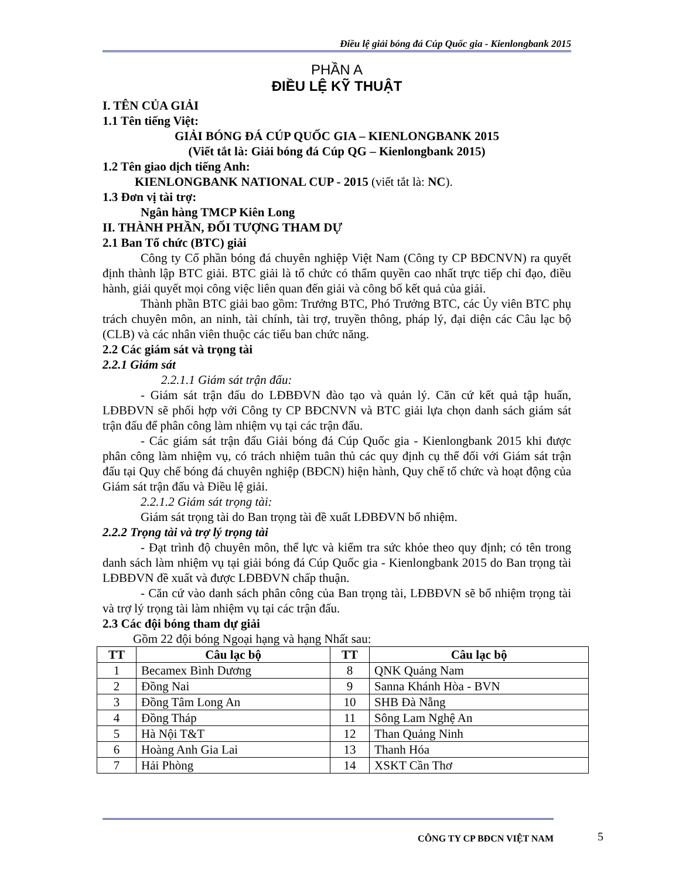Điều lệ giải bóng đá Cúp Quốc gia - Kienlongbank 2015
PHẦN A
ĐIỀU LỆ KỸ THUẬT
I. TÊN CỦA GIẢI
1.1 Tên tiếng Việt:
GIẢI BÓNG ĐÁ CÚP QUỐC GIA – KIENLONGBANK 2015
(Viết tắt là: Giải bóng đá Cúp QG – Kienlongbank 2015)
1.2 Tên giao dịch tiếng Anh:
KIENLONGBANK NATIONAL CUP - 2015 (viết tắt là: NC).
1.3 Đơn vị tài trợ:
Ngân hàng TMCP Kiên Long
II. THÀNH PHẦN, ĐỐI TƯỢNG THAM DỰ
2.1 Ban Tổ chức (BTC) giải
Công ty Cổ phần bóng đá chuyên nghiệp Việt Nam (Công ty CP BĐCNVN) ra quyết định thành lập BTC giải. BTC giải là tổ chức có thẩm quyền cao nhất trực tiếp chỉ đạo, điều hành, giải quyết mọi công việc liên quan đến giải và công bố kết quả của giải.
Thành phần BTC giải bao gồm: Trưởng BTC, Phó Trưởng BTC, các Ủy viên BTC phụ trách chuyên môn, an ninh, tài chính, tài trợ, truyền thông, pháp lý, đại diện các Câu lạc bộ (CLB) và các nhân viên thuộc các tiểu ban chức năng.
2.2 Các giám sát và trọng tài
2.2.1 Giám sát
2.2.1.1 Giám sát trận đấu:
- Giám sát trận đấu do LĐBĐVN đào tạo và quản lý. Căn cứ kết quả tập huấn, LĐBĐVN sẽ phối hợp với Công ty CP BĐCNVN và BTC giải lựa chọn danh sách giám sát trận đấu để phân công làm nhiệm vụ tại các trận đấu.
- Các giám sát trận đấu Giải bóng đá Cúp Quốc gia - Kienlongbank 2015 khi được phân công làm nhiệm vụ, có trách nhiệm tuân thủ các quy định cụ thể đối với Giám sát trận đấu tại Quy chế bóng đá chuyên nghiệp (BĐCN) hiện hành, Quy chế tổ chức và hoạt động của Giám sát trận đấu và Điều lệ giải.
2.2.1.2 Giám sát trọng tài:
Giám sát trọng tài do Ban trọng tài đề xuất LĐBĐVN bổ nhiệm.
2.2.2 Trọng tài và trợ lý trọng tài
- Đạt trình độ chuyên môn, thể lực và kiểm tra sức khỏe theo quy định; có tên trong danh sách làm nhiệm vụ tại giải bóng đá Cúp Quốc gia - Kienlongbank 2015 do Ban trọng tài LĐBĐVN đề xuất và được LĐBĐVN chấp thuận.
- Căn cứ vào danh sách phân công của Ban trọng tài, LĐBĐVN sẽ bổ nhiệm trọng tài và trợ lý trọng tài làm nhiệm vụ tại các trận đấu.
2.3 Các đội bóng tham dự giải
Gồm 22 đội bóng Ngoại hạng và hạng Nhất sau:
| TT | Câu lạc bộ | TT | Câu lạc bộ |
| --- | --- | --- | --- |
| 1 | Becamex Bình Dương | 8 | QNK Quảng Nam |
| 2 | Đồng Nai | 9 | Sanna Khánh Hòa - BVN |
| 3 | Đồng Tâm Long An | 10 | SHB Đà Nẵng |
| 4 | Đồng Tháp | 11 | Sông Lam Nghệ An |
| 5 | Hà Nội T&T | 12 | Than Quảng Ninh |
| 6 | Hoàng Anh Gia Lai | 13 | Thanh Hóa |
| 7 | Hải Phòng | 14 | XSKT Cần Thơ |
CÔNG TY CP BĐCN VIỆT NAM 5